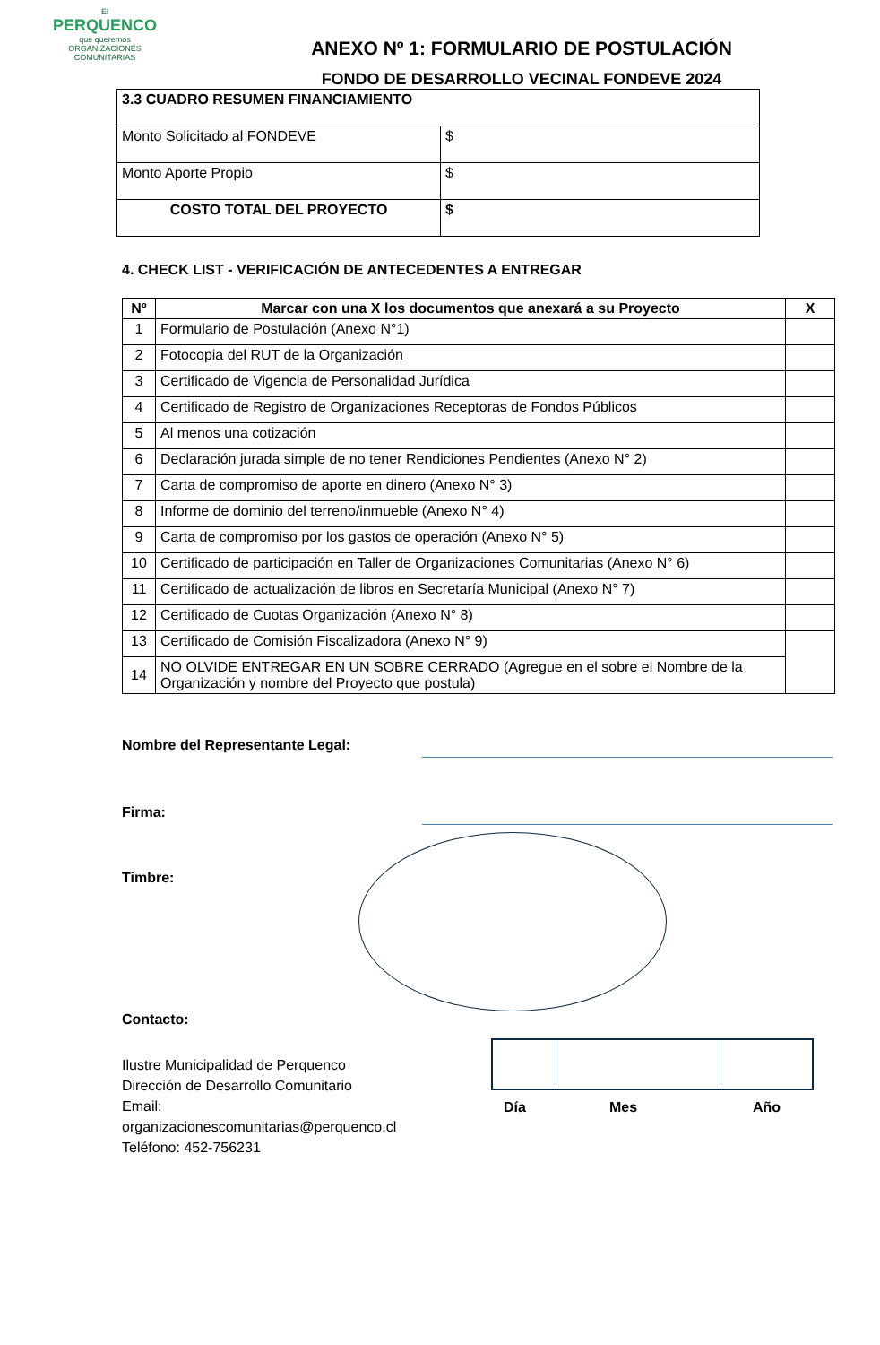El
PERQUENCO
que queremos
ORGANIZACIONES COMUNITARIAS
ANEXO Nº 1: FORMULARIO DE POSTULACIÓN
FONDO DE DESARROLLO VECINAL FONDEVE 2024
| 3.3 CUADRO RESUMEN FINANCIAMIENTO | |
| Monto Solicitado al FONDEVE | $ |
| Monto Aporte Propio | $ |
| COSTO TOTAL DEL PROYECTO | $ |
4. CHECK LIST - VERIFICACIÓN DE ANTECEDENTES A ENTREGAR
| Nº | Marcar con una X los documentos que anexará a su Proyecto | X |
| --- | --- | --- |
| 1 | Formulario de Postulación (Anexo N°1) | |
| 2 | Fotocopia del RUT de la Organización | |
| 3 | Certificado de Vigencia de Personalidad Jurídica | |
| 4 | Certificado de Registro de Organizaciones Receptoras de Fondos Públicos | |
| 5 | Al menos una cotización | |
| 6 | Declaración jurada simple de no tener Rendiciones Pendientes (Anexo N° 2) | |
| 7 | Carta de compromiso de aporte en dinero (Anexo N° 3) | |
| 8 | Informe de dominio del terreno/inmueble (Anexo N° 4) | |
| 9 | Carta de compromiso por los gastos de operación (Anexo N° 5) | |
| 10 | Certificado de participación en Taller de Organizaciones Comunitarias (Anexo N° 6) | |
| 11 | Certificado de actualización de libros en Secretaría Municipal (Anexo N° 7) | |
| 12 | Certificado de Cuotas Organización (Anexo N° 8) | |
| 13 | Certificado de Comisión Fiscalizadora (Anexo N° 9) | |
| 14 | NO OLVIDE ENTREGAR EN UN SOBRE CERRADO (Agregue en el sobre el Nombre de la Organización y nombre del Proyecto que postula) | |
Nombre del Representante Legal:
Firma:
Timbre:
Contacto:
Ilustre Municipalidad de Perquenco
Dirección de Desarrollo Comunitario
Email: organizacionescomunitarias@perquenco.cl
Teléfono: 452-756231
Día Mes Año